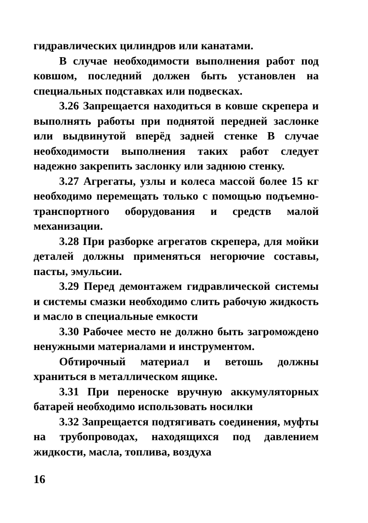гидравлических цилиндров или канатами.
В случае необходимости выполнения работ под ковшом, последний должен быть установлен на специальных подставках или подвесках.
3.26 Запрещается находиться в ковше скрепера и выполнять работы при поднятой передней заслонке или выдвинутой вперёд задней стенке В случае необходимости выполнения таких работ следует надежно закрепить заслонку или заднюю стенку.
3.27 Агрегаты, узлы и колеса массой более 15 кг необходимо перемещать только с помощью подъемно-транспортного оборудования и средств малой механизации.
3.28 При разборке агрегатов скрепера, для мойки деталей должны применяться негорючие составы, пасты, эмульсии.
3.29 Перед демонтажем гидравлической системы и системы смазки необходимо слить рабочую жидкость и масло в специальные емкости
3.30 Рабочее место не должно быть загромождено ненужными материалами и инструментом.
Обтирочный материал и ветошь должны храниться в металлическом ящике.
3.31 При переноске вручную аккумуляторных батарей необходимо использовать носилки
3.32 Запрещается подтягивать соединения, муфты на трубопроводах, находящихся под давлением жидкости, масла, топлива, воздуха
16